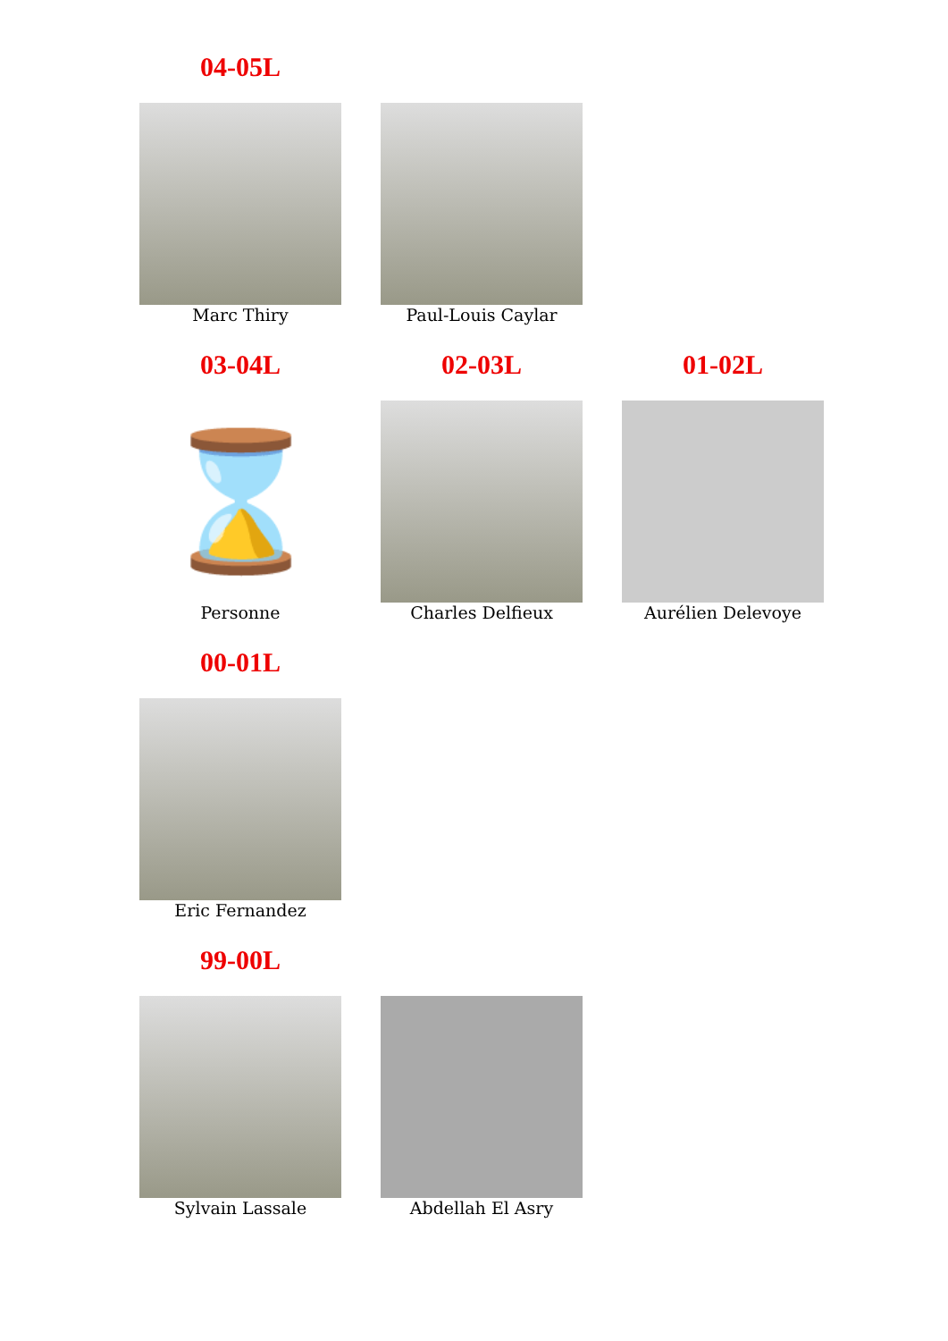04-05L
Marc Thiry Paul-Louis Caylar
03-04L
⌛
Personne
02-03L
Charles Delfieux
01-02L
Aurélien Delevoye
00-01L
Eric Fernandez
99-00L
Sylvain Lassale Abdellah El Asry